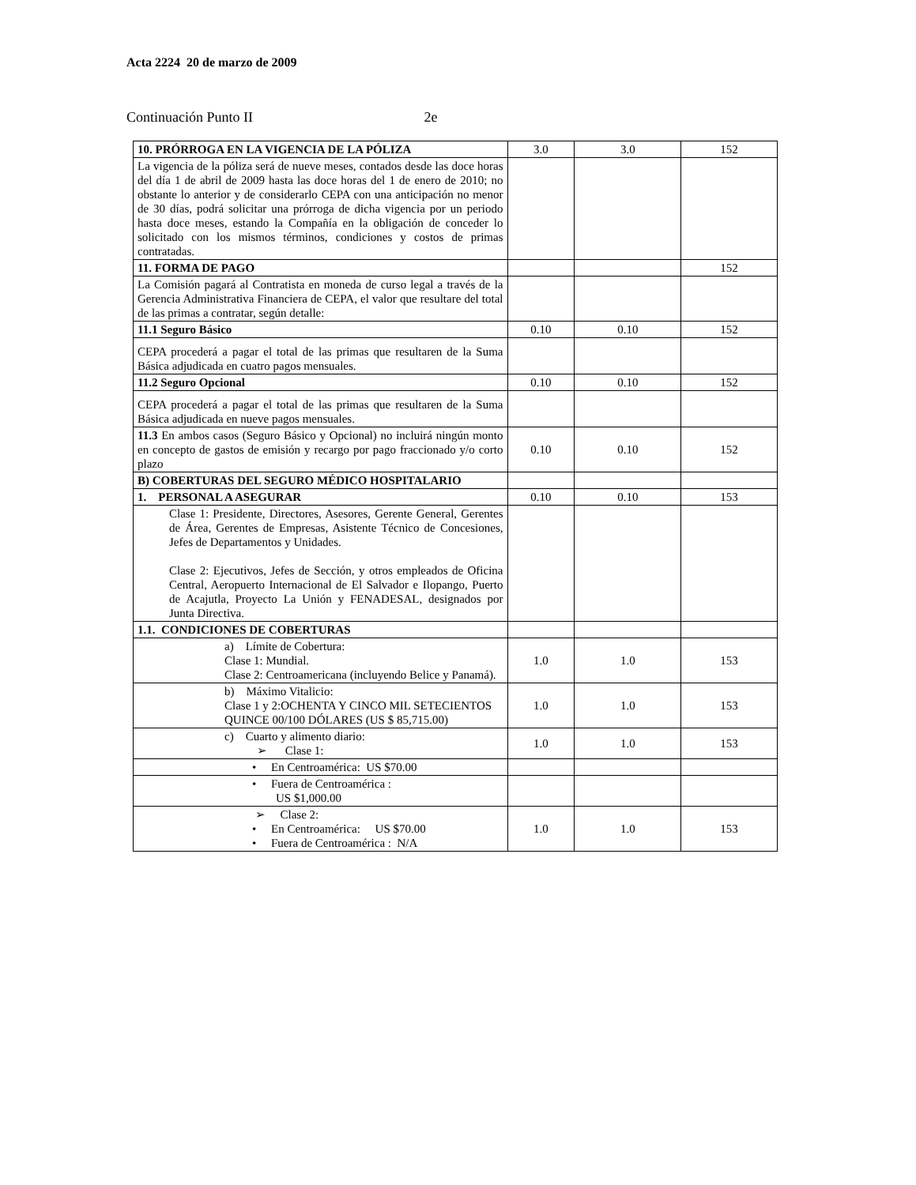Acta 2224 20 de marzo de 2009
Continuación Punto II 2e
| 10. PRÓRROGA EN LA VIGENCIA DE LA PÓLIZA | 3.0 | 3.0 | 152 |
| La vigencia de la póliza será de nueve meses, contados desde las doce horas del día 1 de abril de 2009 hasta las doce horas del 1 de enero de 2010; no obstante lo anterior y de considerarlo CEPA con una anticipación no menor de 30 días, podrá solicitar una prórroga de dicha vigencia por un periodo hasta doce meses, estando la Compañía en la obligación de conceder lo solicitado con los mismos términos, condiciones y costos de primas contratadas. | | | |
| 11. FORMA DE PAGO | | | 152 |
| La Comisión pagará al Contratista en moneda de curso legal a través de la Gerencia Administrativa Financiera de CEPA, el valor que resultare del total de las primas a contratar, según detalle: | | | |
| 11.1 Seguro Básico | 0.10 | 0.10 | 152 |
| CEPA procederá a pagar el total de las primas que resultaren de la Suma Básica adjudicada en cuatro pagos mensuales. | | | |
| 11.2 Seguro Opcional | 0.10 | 0.10 | 152 |
| CEPA procederá a pagar el total de las primas que resultaren de la Suma Básica adjudicada en nueve pagos mensuales. | | | |
| 11.3 En ambos casos (Seguro Básico y Opcional) no incluirá ningún monto en concepto de gastos de emisión y recargo por pago fraccionado y/o corto plazo | 0.10 | 0.10 | 152 |
| B) COBERTURAS DEL SEGURO MÉDICO HOSPITALARIO | | | |
| 1. PERSONAL A ASEGURAR | 0.10 | 0.10 | 153 |
| Clase 1: Presidente, Directores, Asesores, Gerente General, Gerentes de Área, Gerentes de Empresas, Asistente Técnico de Concesiones, Jefes de Departamentos y Unidades. Clase 2: Ejecutivos, Jefes de Sección, y otros empleados de Oficina Central, Aeropuerto Internacional de El Salvador e Ilopango, Puerto de Acajutla, Proyecto La Unión y FENADESAL, designados por Junta Directiva. | | | |
| 1.1. CONDICIONES DE COBERTURAS | | | |
| a) Límite de Cobertura: Clase 1: Mundial. Clase 2: Centroamericana (incluyendo Belice y Panamá). | 1.0 | 1.0 | 153 |
| b) Máximo Vitalicio: Clase 1 y 2:OCHENTA Y CINCO MIL SETECIENTOS QUINCE 00/100 DÓLARES (US $ 85,715.00) | 1.0 | 1.0 | 153 |
| c) Cuarto y alimento diario: ➢ Clase 1: | 1.0 | 1.0 | 153 |
| • En Centroamérica: US $70.00 | | | |
| • Fuera de Centroamérica : US $1,000.00 | | | |
| ➢ Clase 2: • En Centroamérica: US $70.00 • Fuera de Centroamérica : N/A | 1.0 | 1.0 | 153 |